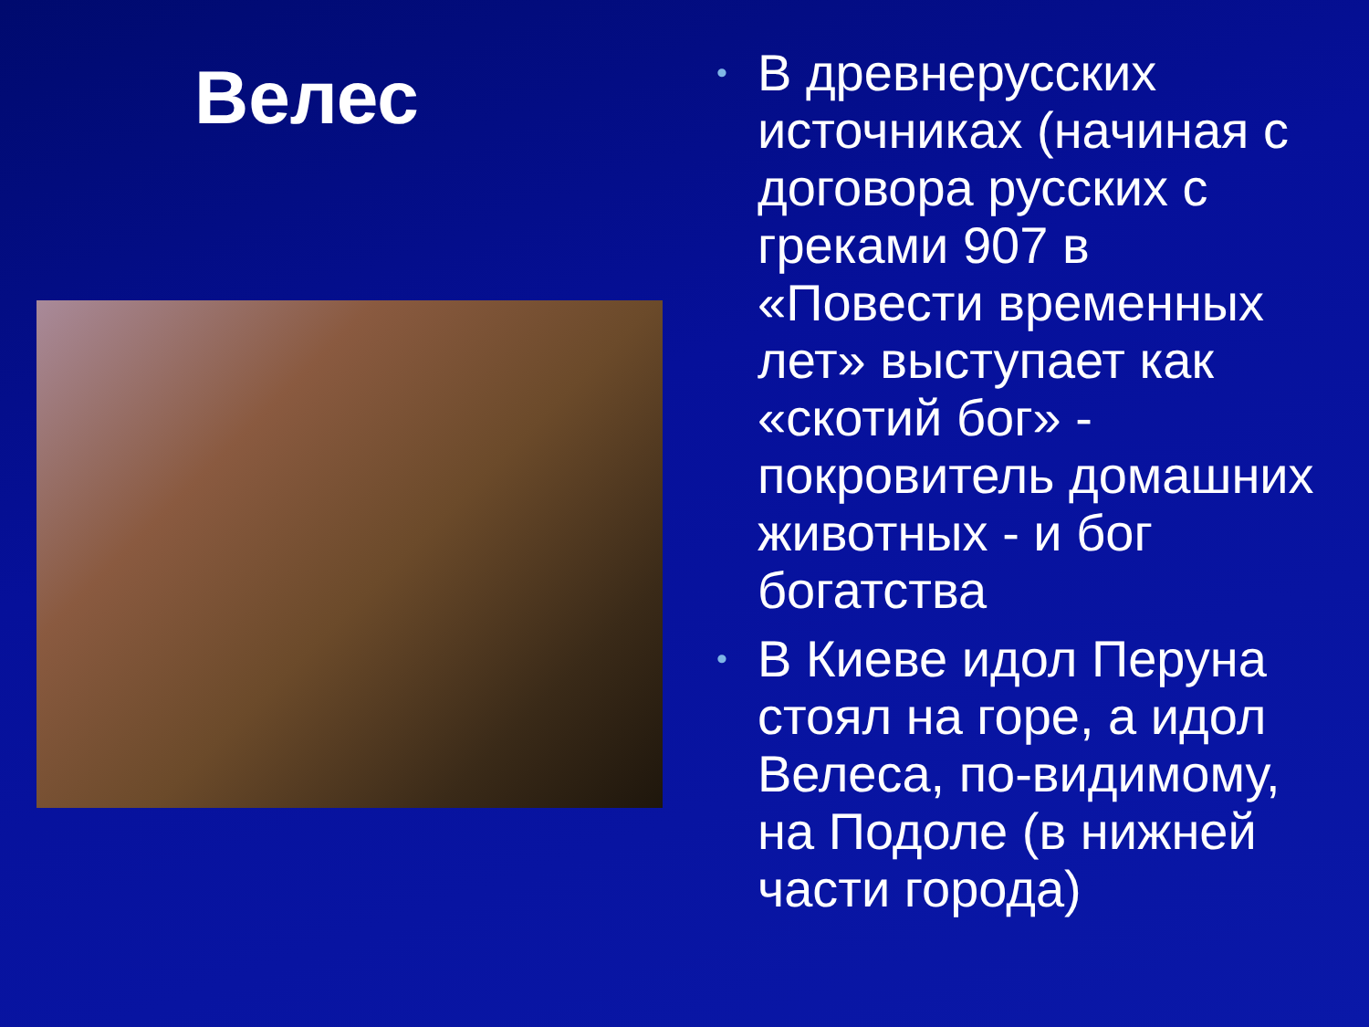Велес
• В древнерусских источниках (начиная с договора русских с греками 907 в «Повести временных лет» выступает как «скотий бог» - покровитель домашних животных - и бог богатства
• В Киеве идол Перуна стоял на горе, а идол Велеса, по-видимому, на Подоле (в нижней части города)